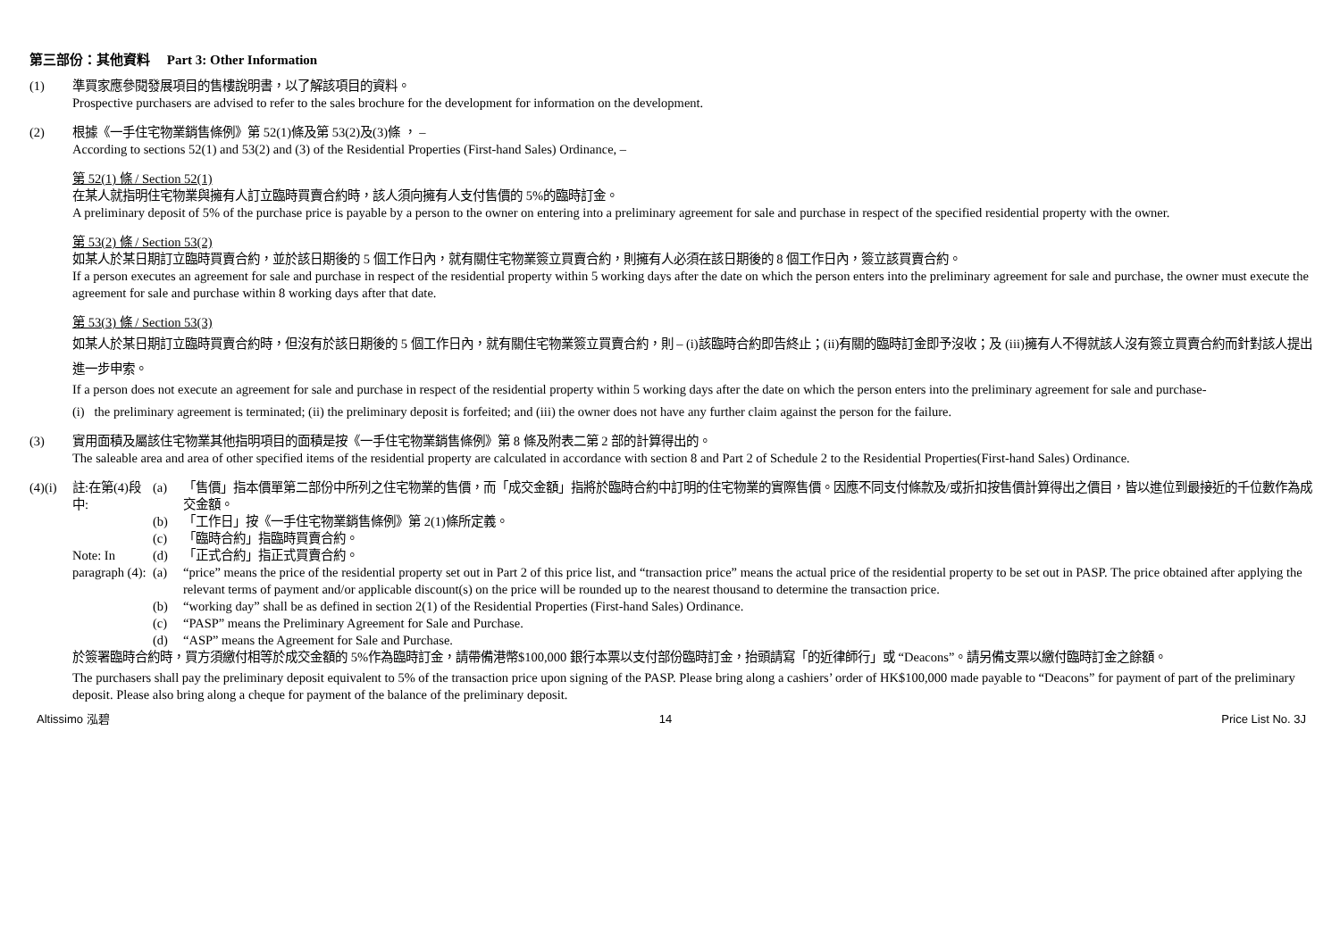第三部份：其他資料 Part 3: Other Information
(1) 準買家應參閱發展項目的售樓說明書，以了解該項目的資料。
Prospective purchasers are advised to refer to the sales brochure for the development for information on the development.
(2) 根據《一手住宅物業銷售條例》第 52(1)條及第 53(2)及(3)條 ， –
According to sections 52(1) and 53(2) and (3) of the Residential Properties (First-hand Sales) Ordinance, –
第 52(1) 條 / Section 52(1)
在某人就指明住宅物業與擁有人訂立臨時買賣合約時，該人須向擁有人支付售價的 5%的臨時訂金。
A preliminary deposit of 5% of the purchase price is payable by a person to the owner on entering into a preliminary agreement for sale and purchase in respect of the specified residential property with the owner.
第 53(2) 條 / Section 53(2)
如某人於某日期訂立臨時買賣合約，並於該日期後的 5 個工作日內，就有關住宅物業簽立買賣合約，則擁有人必須在該日期後的 8 個工作日內，簽立該買賣合約。
If a person executes an agreement for sale and purchase in respect of the residential property within 5 working days after the date on which the person enters into the preliminary agreement for sale and purchase, the owner must execute the agreement for sale and purchase within 8 working days after that date.
第 53(3) 條 / Section 53(3)
如某人於某日期訂立臨時買賣合約時，但沒有於該日期後的 5 個工作日內，就有關住宅物業簽立買賣合約，則 – (i)該臨時合約即告終止；(ii)有關的臨時訂金即予沒收；及 (iii)擁有人不得就該人沒有簽立買賣合約而針對該人提出進一步申索。
If a person does not execute an agreement for sale and purchase in respect of the residential property within 5 working days after the date on which the person enters into the preliminary agreement for sale and purchase-
(i) the preliminary agreement is terminated; (ii) the preliminary deposit is forfeited; and (iii) the owner does not have any further claim against the person for the failure.
(3) 實用面積及屬該住宅物業其他指明項目的面積是按《一手住宅物業銷售條例》第 8 條及附表二第 2 部的計算得出的。
The saleable area and area of other specified items of the residential property are calculated in accordance with section 8 and Part 2 of Schedule 2 to the Residential Properties(First-hand Sales) Ordinance.
(4)(i)
註:在第(4)段中:
Note: In paragraph (4):
(a) 「售價」指本價單第二部份中所列之住宅物業的售價，而「成交金額」指將於臨時合約中訂明的住宅物業的實際售價。因應不同支付條款及/或折扣按售價計算得出之價目，皆以進位到最接近的千位數作為成交金額。
(b) 「工作日」按《一手住宅物業銷售條例》第 2(1)條所定義。
(c) 「臨時合約」指臨時買賣合約。
(d) 「正式合約」指正式買賣合約。
(a) “price” means the price of the residential property set out in Part 2 of this price list, and “transaction price” means the actual price of the residential property to be set out in PASP. The price obtained after applying the relevant terms of payment and/or applicable discount(s) on the price will be rounded up to the nearest thousand to determine the transaction price.
(b) “working day” shall be as defined in section 2(1) of the Residential Properties (First-hand Sales) Ordinance.
(c) “PASP” means the Preliminary Agreement for Sale and Purchase.
(d) “ASP” means the Agreement for Sale and Purchase.
於簽署臨時合約時，買方須繳付相等於成交金額的 5%作為臨時訂金，請帶備港幣$100,000 銀行本票以支付部份臨時訂金，抬頭請寫「的近律師行」或 “Deacons”。請另備支票以繳付臨時訂金之餘額。
The purchasers shall pay the preliminary deposit equivalent to 5% of the transaction price upon signing of the PASP. Please bring along a cashiers’ order of HK$100,000 made payable to “Deacons” for payment of part of the preliminary deposit. Please also bring along a cheque for payment of the balance of the preliminary deposit.
Altissimo 泓碧 14 Price List No. 3J